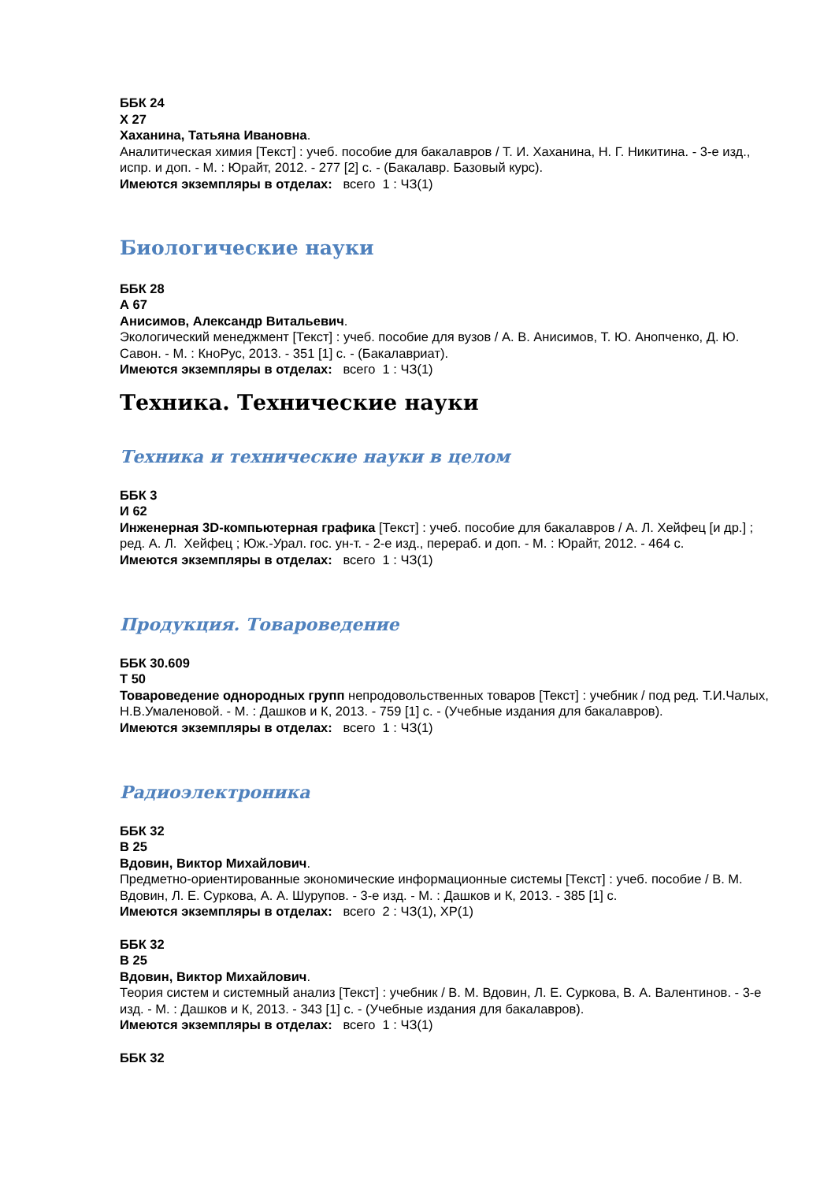ББК 24
Х 27
Хаханина, Татьяна Ивановна.
Аналитическая химия [Текст] : учеб. пособие для бакалавров / Т. И. Хаханина, Н. Г. Никитина. - 3-е изд., испр. и доп. - М. : Юрайт, 2012. - 277 [2] с. - (Бакалавр. Базовый курс).
Имеются экземпляры в отделах: всего 1 : ЧЗ(1)
Биологические науки
ББК 28
А 67
Анисимов, Александр Витальевич.
Экологический менеджмент [Текст] : учеб. пособие для вузов / А. В. Анисимов, Т. Ю. Анопченко, Д. Ю. Савон. - М. : КноРус, 2013. - 351 [1] с. - (Бакалавриат).
Имеются экземпляры в отделах: всего 1 : ЧЗ(1)
Техника. Технические науки
Техника и технические науки в целом
ББК 3
И 62
Инженерная 3D-компьютерная графика [Текст] : учеб. пособие для бакалавров / А. Л. Хейфец [и др.] ; ред. А. Л. Хейфец ; Юж.-Урал. гос. ун-т. - 2-е изд., перераб. и доп. - М. : Юрайт, 2012. - 464 с.
Имеются экземпляры в отделах: всего 1 : ЧЗ(1)
Продукция. Товароведение
ББК 30.609
Т 50
Товароведение однородных групп непродовольственных товаров [Текст] : учебник / под ред. Т.И.Чалых, Н.В.Умаленовой. - М. : Дашков и К, 2013. - 759 [1] с. - (Учебные издания для бакалавров).
Имеются экземпляры в отделах: всего 1 : ЧЗ(1)
Радиоэлектроника
ББК 32
В 25
Вдовин, Виктор Михайлович.
Предметно-ориентированные экономические информационные системы [Текст] : учеб. пособие / В. М. Вдовин, Л. Е. Суркова, А. А. Шурупов. - 3-е изд. - М. : Дашков и К, 2013. - 385 [1] с.
Имеются экземпляры в отделах: всего 2 : ЧЗ(1), ХР(1)
ББК 32
В 25
Вдовин, Виктор Михайлович.
Теория систем и системный анализ [Текст] : учебник / В. М. Вдовин, Л. Е. Суркова, В. А. Валентинов. - 3-е изд. - М. : Дашков и К, 2013. - 343 [1] с. - (Учебные издания для бакалавров).
Имеются экземпляры в отделах: всего 1 : ЧЗ(1)
ББК 32